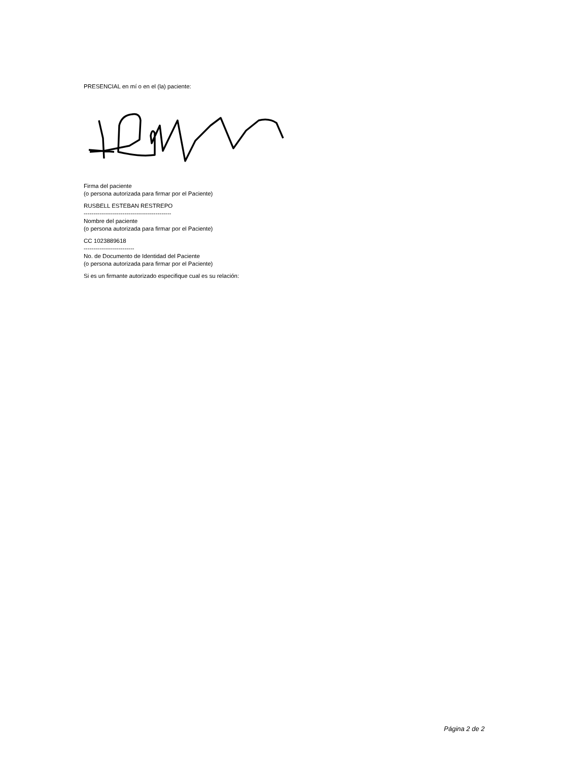PRESENCIAL en mí o en el (la) paciente:
Firma del paciente
(o persona autorizada para firmar por el Paciente)
RUSBELL ESTEBAN RESTREPO
---------------------------------------------
Nombre del paciente
(o persona autorizada para firmar por el Paciente)
CC 1023889618
--------------------------
No. de Documento de Identidad del Paciente
(o persona autorizada para firmar por el Paciente)
Si es un firmante autorizado especifique cual es su relación:
Página 2 de 2